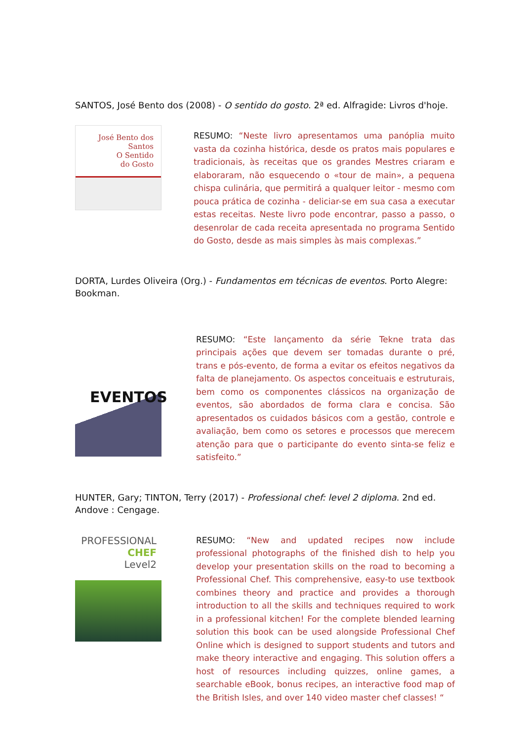SANTOS, José Bento dos (2008) - O sentido do gosto. 2ª ed. Alfragide: Livros d'hoje.
José Bento dos Santos
O Sentido
do Gosto
RESUMO: “Neste livro apresentamos uma panóplia muito vasta da cozinha histórica, desde os pratos mais populares e tradicionais, às receitas que os grandes Mestres criaram e elaboraram, não esquecendo o «tour de main», a pequena chispa culinária, que permitirá a qualquer leitor - mesmo com pouca prática de cozinha - deliciar-se em sua casa a executar estas receitas. Neste livro pode encontrar, passo a passo, o desenrolar de cada receita apresentada no programa Sentido do Gosto, desde as mais simples às mais complexas.”
DORTA, Lurdes Oliveira (Org.) - Fundamentos em técnicas de eventos. Porto Alegre: Bookman.
EVENTOS
RESUMO: “Este lançamento da série Tekne trata das principais ações que devem ser tomadas durante o pré, trans e pós-evento, de forma a evitar os efeitos negativos da falta de planejamento. Os aspectos conceituais e estruturais, bem como os componentes clássicos na organização de eventos, são abordados de forma clara e concisa. São apresentados os cuidados básicos com a gestão, controle e avaliação, bem como os setores e processos que merecem atenção para que o participante do evento sinta-se feliz e satisfeito.”
HUNTER, Gary; TINTON, Terry (2017) - Professional chef: level 2 diploma. 2nd ed. Andove : Cengage.
PROFESSIONAL
CHEF
Level2
RESUMO: “New and updated recipes now include professional photographs of the finished dish to help you develop your presentation skills on the road to becoming a Professional Chef. This comprehensive, easy-to use textbook combines theory and practice and provides a thorough introduction to all the skills and techniques required to work in a professional kitchen! For the complete blended learning solution this book can be used alongside Professional Chef Online which is designed to support students and tutors and make theory interactive and engaging. This solution offers a host of resources including quizzes, online games, a searchable eBook, bonus recipes, an interactive food map of the British Isles, and over 140 video master chef classes! “